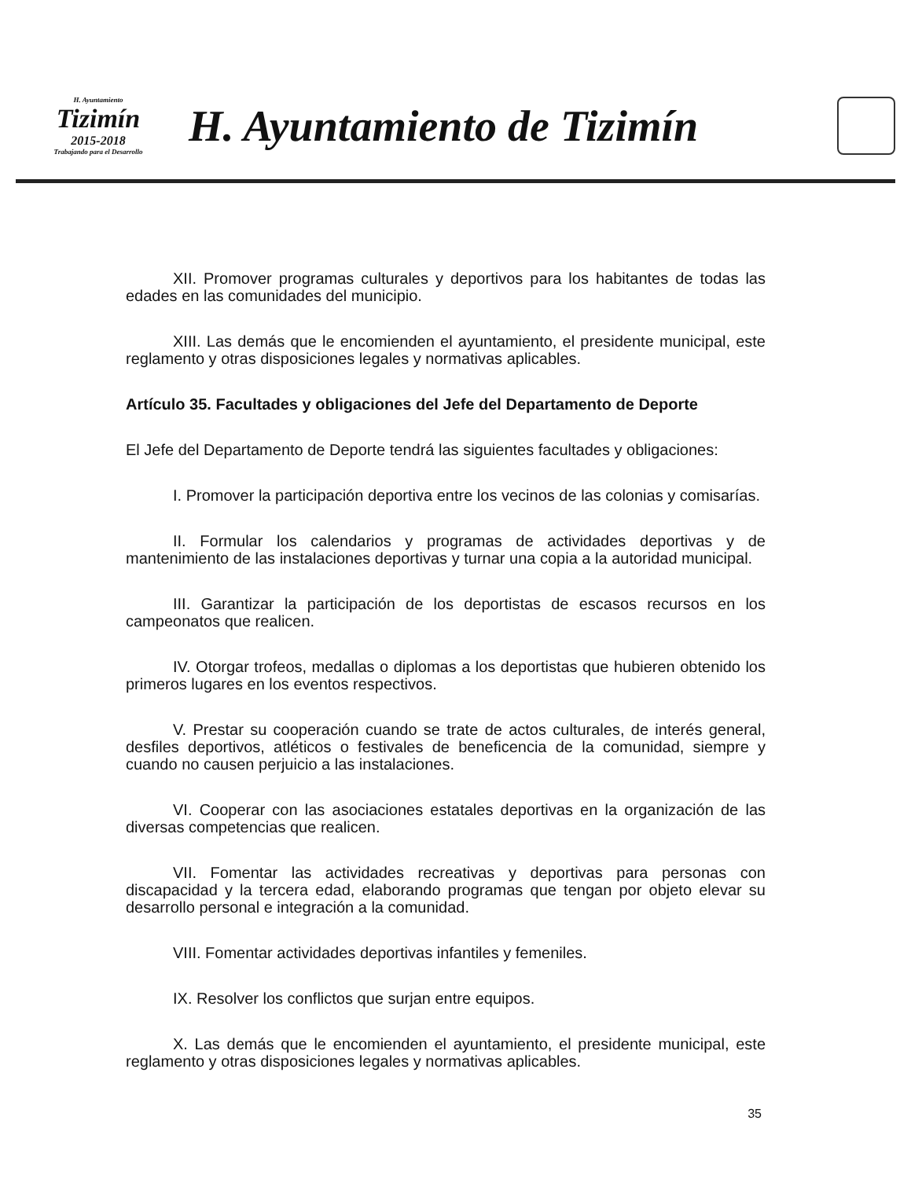H. Ayuntamiento
Tizimín
2015-2018
Trabajando para el Desarrollo
H. Ayuntamiento de Tizimín
XII. Promover programas culturales y deportivos para los habitantes de todas las edades en las comunidades del municipio.
XIII. Las demás que le encomienden el ayuntamiento, el presidente municipal, este reglamento y otras disposiciones legales y normativas aplicables.
Artículo 35. Facultades y obligaciones del Jefe del Departamento de Deporte
El Jefe del Departamento de Deporte tendrá las siguientes facultades y obligaciones:
I. Promover la participación deportiva entre los vecinos de las colonias y comisarías.
II. Formular los calendarios y programas de actividades deportivas y de mantenimiento de las instalaciones deportivas y turnar una copia a la autoridad municipal.
III. Garantizar la participación de los deportistas de escasos recursos en los campeonatos que realicen.
IV. Otorgar trofeos, medallas o diplomas a los deportistas que hubieren obtenido los primeros lugares en los eventos respectivos.
V. Prestar su cooperación cuando se trate de actos culturales, de interés general, desfiles deportivos, atléticos o festivales de beneficencia de la comunidad, siempre y cuando no causen perjuicio a las instalaciones.
VI. Cooperar con las asociaciones estatales deportivas en la organización de las diversas competencias que realicen.
VII. Fomentar las actividades recreativas y deportivas para personas con discapacidad y la tercera edad, elaborando programas que tengan por objeto elevar su desarrollo personal e integración a la comunidad.
VIII. Fomentar actividades deportivas infantiles y femeniles.
IX. Resolver los conflictos que surjan entre equipos.
X. Las demás que le encomienden el ayuntamiento, el presidente municipal, este reglamento y otras disposiciones legales y normativas aplicables.
35